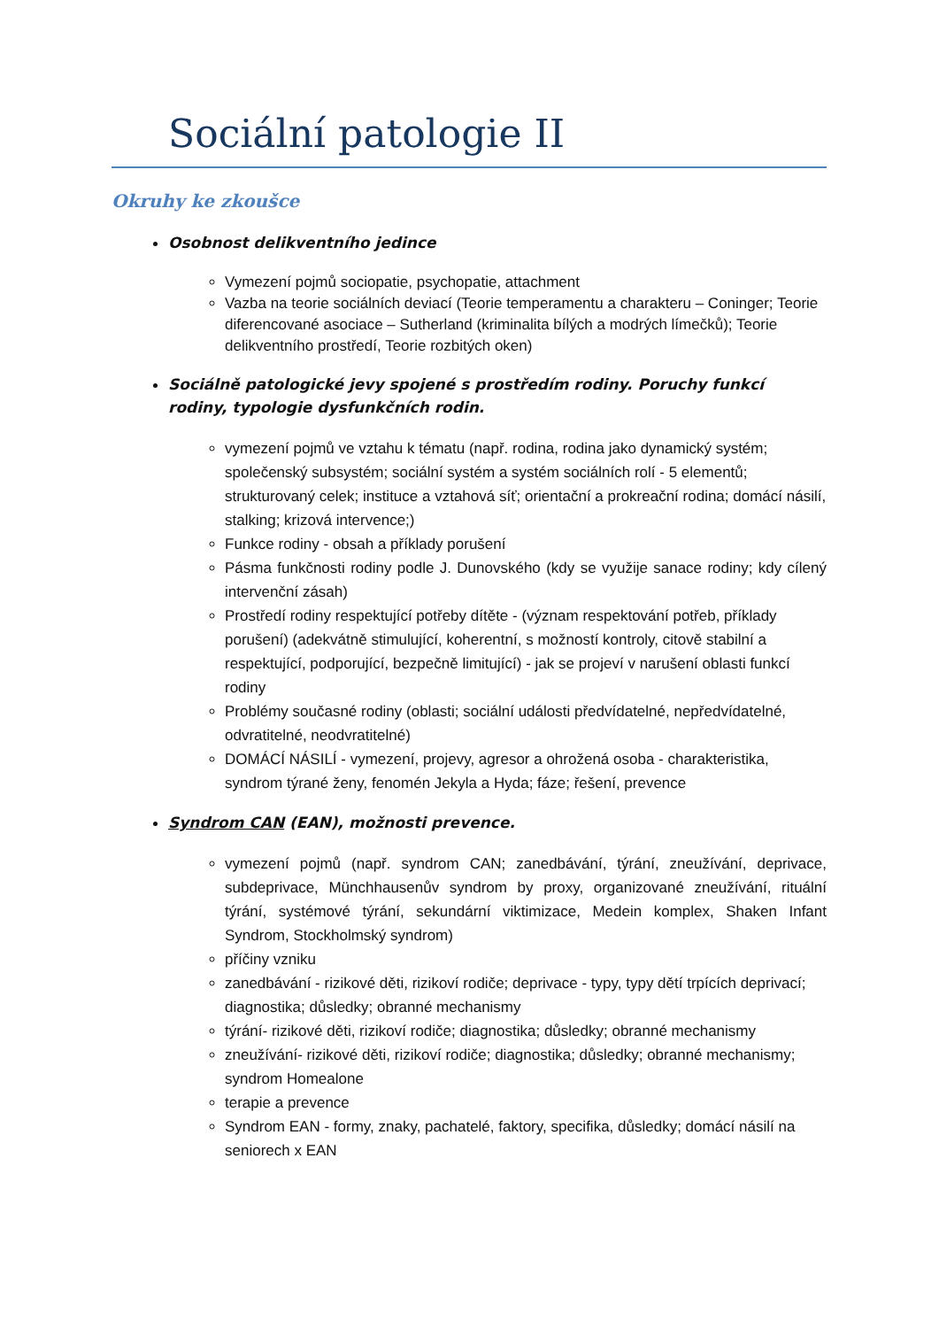Sociální patologie II
Okruhy ke zkoušce
Osobnost delikventního jedince
Vymezení pojmů sociopatie, psychopatie, attachment
Vazba na teorie sociálních deviací (Teorie temperamentu a charakteru – Coninger; Teorie diferencované asociace – Sutherland (kriminalita bílých a modrých límečků); Teorie delikventního prostředí, Teorie rozbitých oken)
Sociálně patologické jevy spojené s prostředím rodiny. Poruchy funkcí rodiny, typologie dysfunkčních rodin.
vymezení pojmů ve vztahu k tématu (např. rodina, rodina jako dynamický systém; společenský subsystém; sociální systém a systém sociálních rolí - 5 elementů; strukturovaný celek; instituce a vztahová síť; orientační a prokreační rodina; domácí násilí, stalking; krizová intervence;)
Funkce rodiny - obsah a příklady porušení
Pásma funkčnosti rodiny podle J. Dunovského (kdy se využije sanace rodiny; kdy cílený intervenční zásah)
Prostředí rodiny respektující potřeby dítěte - (význam respektování potřeb, příklady porušení) (adekvátně stimulující, koherentní, s možností kontroly, citově stabilní a respektující, podporující, bezpečně limitující) - jak se projeví v narušení oblasti funkcí rodiny
Problémy současné rodiny (oblasti; sociální události předvídatelné, nepředvídatelné, odvratitelné, neodvratitelné)
DOMÁCÍ NÁSILÍ - vymezení, projevy, agresor a ohrožená osoba - charakteristika, syndrom týrané ženy, fenomén Jekyla a Hyda; fáze; řešení, prevence
Syndrom CAN (EAN), možnosti prevence.
vymezení pojmů (např. syndrom CAN; zanedbávání, týrání, zneužívání, deprivace, subdeprivace, Münchhausenův syndrom by proxy, organizované zneužívání, rituální týrání, systémové týrání, sekundární viktimizace, Medein komplex, Shaken Infant Syndrom, Stockholmský syndrom)
příčiny vzniku
zanedbávání - rizikové děti, rizikoví rodiče; deprivace - typy, typy dětí trpících deprivací; diagnostika; důsledky; obranné mechanismy
týrání- rizikové děti, rizikoví rodiče; diagnostika; důsledky; obranné mechanismy
zneužívání- rizikové děti, rizikoví rodiče; diagnostika; důsledky; obranné mechanismy; syndrom Homealone
terapie a prevence
Syndrom EAN - formy, znaky, pachatelé, faktory, specifika, důsledky; domácí násilí na seniorech x EAN